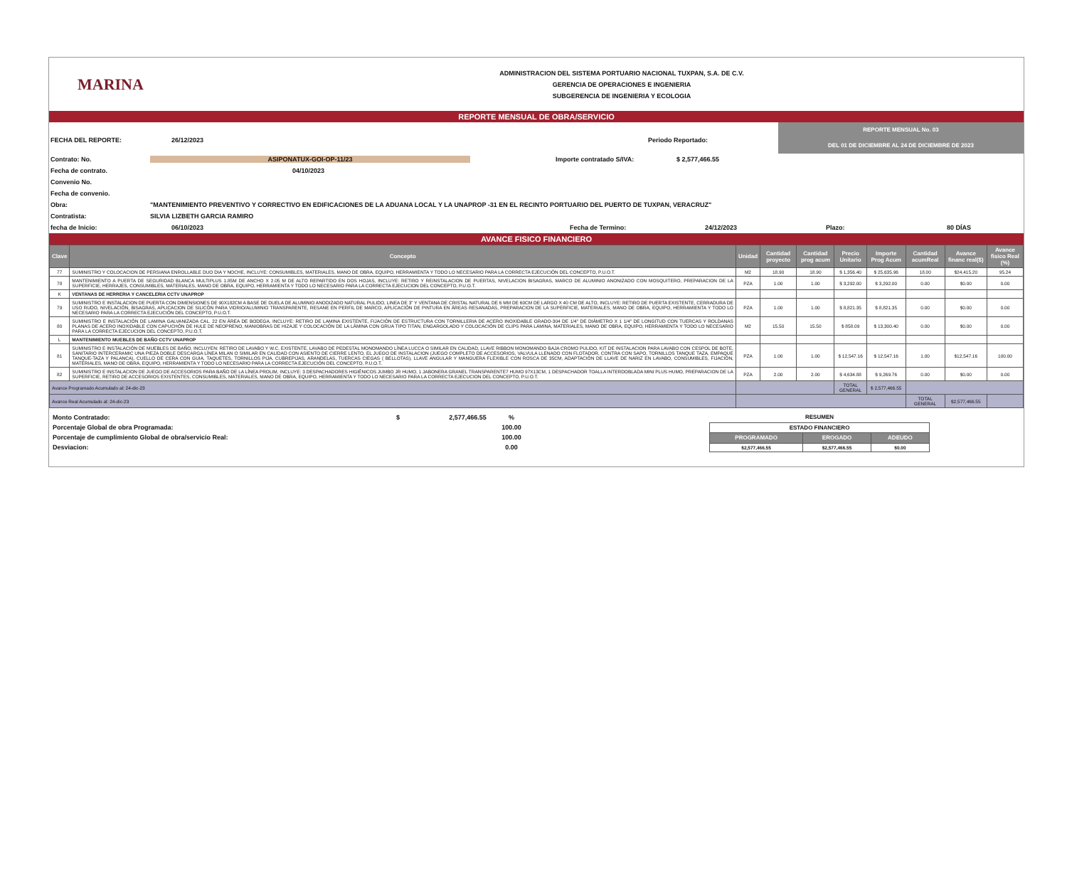MARINA
ADMINISTRACION DEL SISTEMA PORTUARIO NACIONAL TUXPAN, S.A. DE C.V.
GERENCIA DE OPERACIONES E INGENIERIA
SUBGERENCIA DE INGENIERIA Y ECOLOGIA
REPORTE MENSUAL DE OBRA/SERVICIO
FECHA DEL REPORTE: 26/12/2023 Periodo Reportado:
REPORTE MENSUAL No. 03
DEL 01 DE DICIEMBRE AL 24 DE DICIEMBRE DE 2023
Contrato: No. ASIPONATUX-GOI-OP-11/23 Importe contratado S/IVA: $ 2,577,466.55
Fecha de contrato. 04/10/2023
Convenio No.
Fecha de convenio.
Obra: "MANTENIMIENTO PREVENTIVO Y CORRECTIVO EN EDIFICACIONES DE LA ADUANA LOCAL Y LA UNAPROP -31 EN EL RECINTO PORTUARIO DEL PUERTO DE TUXPAN, VERACRUZ"
Contratista: SILVIA LIZBETH GARCIA RAMIRO
fecha de Inicio: 06/10/2023 Fecha de Termino: 24/12/2023 Plazo: 80 DÍAS
AVANCE FISICO FINANCIERO
| Clave | Concepto | Unidad | Cantidad proyecto | Cantidad prog acum | Precio Unitario | Importe Prog Acum | Cantidad acumReal | Avance financ real($) | Avance fisico Real (%) |
| --- | --- | --- | --- | --- | --- | --- | --- | --- | --- |
| 77 | SUMINISTRO Y COLOCACION DE PERSIANA ENROLLABLE DUO DIA Y NOCHE, INCLUYE: CONSUMIBLES, MATERIALES, MANO DE OBRA, EQUIPO, HERRAMIENTA Y TODO LO NECESARIO PARA LA CORRECTA EJECUCIÓN DEL CONCEPTO, P.U.O.T. | M2 | 18.90 | 18.90 | $ 1,356.40 | $ 25,635.96 | 18.00 | $24,415.20 | 95.24 |
| 78 | MANTENIMIENTO A PUERTA DE SEGURIDAD BLANCA MULTIPLUS 1.85M DE ANCHO X 2.05 M DE ALTO REPARTIDO EN DOS HOJAS, INCLUYE: RETIRO Y REINSTALACION DE PUERTAS, NIVELACION BISAGRAS, MARCO DE ALUMINIO ANONIZADO CON MOSQUITERO, PREPARACION DE LA SUPERFICIE, HERRAJES, CONSUMIBLES, MATERIALES, MANO DE OBRA, EQUIPO, HERRAMIENTA Y TODO LO NECESARIO PARA LA CORRECTA EJECUCION DEL CONCEPTO, P.U.O.T. | PZA | 1.00 | 1.00 | $ 3,292.00 | $ 3,292.00 | 0.00 | $0.00 | 0.00 |
| K | VENTANAS DE HERRERIA Y CANCELERIA CCTV UNAPROP | | | | | | | | |
| 79 | SUMINISTRO E INSTALACION DE PUERTA CON DIMENSIONES DE 90X182CM A BASE DE DUELA DE ALUMINIO ANODIZADO NATURAL PULIDO, LINEA DE 3" Y VENTANA DE CRISTAL NATURAL DE 6 MM DE 60CM DE LARGO X 40 CM DE ALTO, INCLUYE: RETIRO DE PUERTA EXISTENTE, CERRADURA DE USO RUDO, NIVELACIÓN, BISAGRAS, APLICACION DE SILICÓN PARA VIDRIO/ALUMINIO TRANSPARENTE, RESANE EN PERFIL DE MARCO, APLICACIÓN DE PINTURA EN ÁREAS RESANADAS, PREPARACION DE LA SUPERFICIE, MATERIALES, MANO DE OBRA, EQUIPO, HERRAMIENTA Y TODO LO NECESARIO PARA LA CORRECTA EJECUCIÓN DEL CONCEPTO, P.U.O.T. | PZA | 1.00 | 1.00 | $ 8,821.35 | $ 8,821.35 | 0.00 | $0.00 | 0.00 |
| 80 | SUMINISTRO E INSTALACIÓN DE LAMINA GALVANIZADA CAL. 22 EN ÁREA DE BODEGA, INCLUYE: RETIRO DE LAMINA EXISTENTE, FIJACIÓN DE ESTRUCTURA CON TORNILLERIA DE ACERO INOXIDABLE GRADO-304 DE 1/4" DE DIÁMETRO X 1 1/4" DE LONGITUD CON TUERCAS Y ROLDANAS PLANAS DE ACERO INOXIDABLE CON CAPUCHÓN DE HULE DE NEOPRENO, MANIOBRAS DE HIZAJE Y COLOCACIÓN DE LA LÁMINA CON GRUA TIPO TITAN, ENGARGOLADO Y COLOCACIÓN DE CLIPS PARA LAMINA, MATERIALES, MANO DE OBRA, EQUIPO, HERRAMIENTA Y TODO LO NECESARIO PARA LA CORRECTA EJECUCION DEL CONCEPTO, P.U.O.T. | M2 | 15.50 | 15.50 | $ 858.09 | $ 13,300.40 | 0.00 | $0.00 | 0.00 |
| L | MANTENIMIENTO MUEBLES DE BAÑO CCTV UNAPROP | | | | | | | | |
| 81 | SUMINISTRO E INSTALACIÓN DE MUEBLES DE BAÑO, INCLUYEN: RETIRO DE LAVABO Y W.C. EXISTENTE, LAVABO DE PEDESTAL MONOMANDO LÍNEA LUCCA O SIMILAR EN CALIDAD, LLAVE RIBBON MONOMANDO BAJA CROMO PULIDO, KIT DE INSTALACION PARA LAVABO CON CESPOL DE BOTE, SANITARIO INTERCERAMIC UNA PIEZA DOBLE DESCARGA LÍNEA MILAN O SIMILAR EN CALIDAD CON ASIENTO DE CIERRE LENTO, EL JUEGO DE INSTALACION (JUEGO COMPLETO DE ACCESORIOS, VALVULA LLENADO CON FLOTADOR, CONTRA CON SAPO, TORNILLOS TANQUE TAZA, EMPAQUE TANQUE-TAZA Y PALANCA), CUELLO DE CERA CON GUIA, TAQUETES, TORNILLOS PIJA, CUBREPIJAS, ARANDELAS, TUERCAS CIEGAS ( BELLOTAS), LLAVE ANGULAR Y MANGUERA FLEXIBLE CON ROSCA DE 35CM, ADAPTACIÓN DE LLAVE DE NARIZ EN LAVABO, CONSUMIBLES, FIJACIÓN, MATERIALES, MANO DE OBRA, EQUIPO, HERRAMIENTA Y TODO LO NECESARIO PARA LA CORRECTA EJECUCIÓN DEL CONCEPTO, P.U.O.T. | PZA | 1.00 | 1.00 | $ 12,547.16 | $ 12,547.16 | 1.00 | $12,547.16 | 100.00 |
| 82 | SUMINISTRO E INSTALACION DE JUEGO DE ACCESORIOS PARA BAÑO DE LA LÍNEA PROLIM, INCLUYE: 3 DESPACHADORES HIGIÉNICOS JUMBO JR HUMO, 1 JABONERA GRANEL TRANSPARENTE7 HUMO 97X13CM, 1 DESPACHADOR TOALLA INTERDOBLADA MINI PLUS HUMO, PREPARACION DE LA SUPERFICIE, RETIRO DE ACCESORIOS EXISTENTES, CONSUMIBLES, MATERIALES, MANO DE OBRA, EQUIPO, HERRAMIENTA Y TODO LO NECESARIO PARA LA CORRECTA EJECUCION DEL CONCEPTO, P.U.O.T. | PZA | 2.00 | 2.00 | $ 4,634.88 | $ 9,269.76 | 0.00 | $0.00 | 0.00 |
| Avance Programado Acumulado al: 24-dic-23 | | | | | TOTAL GENERAL | $ 2,577,466.55 | | | |
| Avance Real Acumulado al: 24-dic-23 | | | | | | | TOTAL GENERAL | $2,577,466.55 | |
| Monto Contratado: | $ | 2,577,466.55 | % |
| Porcentaje Global de obra Programada: | | | 100.00 |
| Porcentaje de cumplimiento Global de obra/servicio Real: | | | 100.00 |
| Desviacion: | | | 0.00 |
| RESUMEN | | |
| ESTADO FINANCIERO | | |
| PROGRAMADO | EROGADO | ADEUDO |
| $2,577,466.55 | $2,577,466.55 | $0.00 |